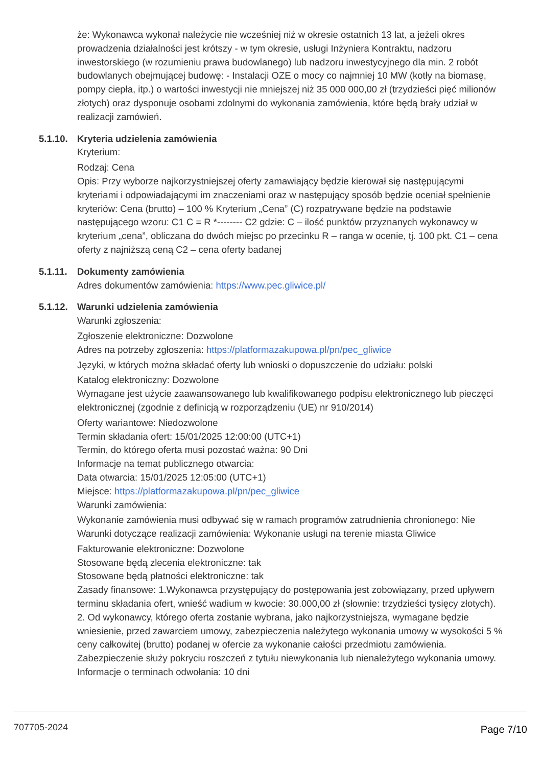że: Wykonawca wykonał należycie nie wcześniej niż w okresie ostatnich 13 lat, a jeżeli okres prowadzenia działalności jest krótszy - w tym okresie, usługi Inżyniera Kontraktu, nadzoru inwestorskiego (w rozumieniu prawa budowlanego) lub nadzoru inwestycyjnego dla min. 2 robót budowlanych obejmującej budowę: - Instalacji OZE o mocy co najmniej 10 MW (kotły na biomasę, pompy ciepła, itp.) o wartości inwestycji nie mniejszej niż 35 000 000,00 zł (trzydzieści pięć milionów złotych) oraz dysponuje osobami zdolnymi do wykonania zamówienia, które będą brały udział w realizacji zamówień.
5.1.10.
Kryteria udzielenia zamówienia
Kryterium:
Rodzaj: Cena
Opis: Przy wyborze najkorzystniejszej oferty zamawiający będzie kierował się następującymi kryteriami i odpowiadającymi im znaczeniami oraz w następujący sposób będzie oceniał spełnienie kryteriów: Cena (brutto) – 100 % Kryterium „Cena” (C) rozpatrywane będzie na podstawie następującego wzoru: C1 C = R *-------- C2 gdzie: C – ilość punktów przyznanych wykonawcy w kryterium „cena”, obliczana do dwóch miejsc po przecinku R – ranga w ocenie, tj. 100 pkt. C1 – cena oferty z najniższą ceną C2 – cena oferty badanej
5.1.11.
Dokumenty zamówienia
Adres dokumentów zamówienia: https://www.pec.gliwice.pl/
5.1.12.
Warunki udzielenia zamówienia
Warunki zgłoszenia:
Zgłoszenie elektroniczne: Dozwolone
Adres na potrzeby zgłoszenia: https://platformazakupowa.pl/pn/pec_gliwice
Języki, w których można składać oferty lub wnioski o dopuszczenie do udziału: polski
Katalog elektroniczny: Dozwolone
Wymagane jest użycie zaawansowanego lub kwalifikowanego podpisu elektronicznego lub pieczęci elektronicznej (zgodnie z definicją w rozporządzeniu (UE) nr 910/2014)
Oferty wariantowe: Niedozwolone
Termin składania ofert: 15/01/2025 12:00:00 (UTC+1)
Termin, do którego oferta musi pozostać ważna: 90 Dni
Informacje na temat publicznego otwarcia:
Data otwarcia: 15/01/2025 12:05:00 (UTC+1)
Miejsce: https://platformazakupowa.pl/pn/pec_gliwice
Warunki zamówienia:
Wykonanie zamówienia musi odbywać się w ramach programów zatrudnienia chronionego: Nie
Warunki dotyczące realizacji zamówienia: Wykonanie usługi na terenie miasta Gliwice
Fakturowanie elektroniczne: Dozwolone
Stosowane będą zlecenia elektroniczne: tak
Stosowane będą płatności elektroniczne: tak
Zasady finansowe: 1.Wykonawca przystępujący do postępowania jest zobowiązany, przed upływem terminu składania ofert, wnieść wadium w kwocie: 30.000,00 zł (słownie: trzydzieści tysięcy złotych). 2. Od wykonawcy, którego oferta zostanie wybrana, jako najkorzystniejsza, wymagane będzie wniesienie, przed zawarciem umowy, zabezpieczenia należytego wykonania umowy w wysokości 5 % ceny całkowitej (brutto) podanej w ofercie za wykonanie całości przedmiotu zamówienia. Zabezpieczenie służy pokryciu roszczeń z tytułu niewykonania lub nienależytego wykonania umowy.
Informacje o terminach odwołania: 10 dni
707705-2024 Page 7/10